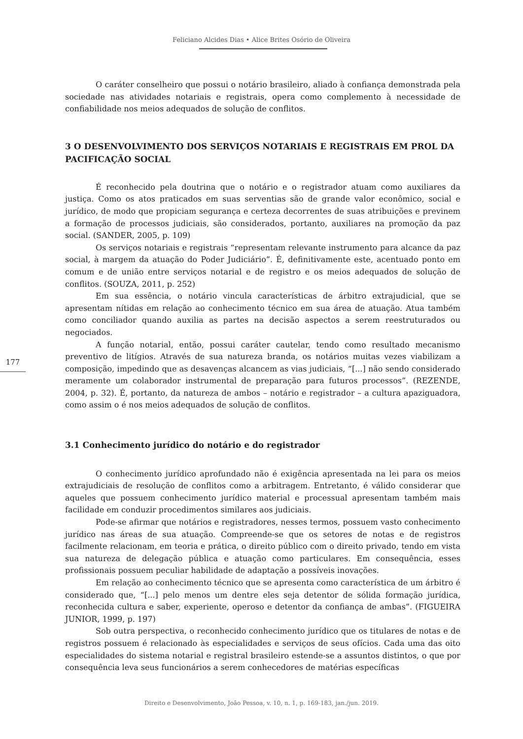Feliciano Alcides Dias • Alice Brites Osório de Oliveira
177
O caráter conselheiro que possui o notário brasileiro, aliado à confiança demonstrada pela sociedade nas atividades notariais e registrais, opera como complemento à necessidade de confiabilidade nos meios adequados de solução de conflitos.
3 O DESENVOLVIMENTO DOS SERVIÇOS NOTARIAIS E REGISTRAIS EM PROL DA PACIFICAÇÃO SOCIAL
É reconhecido pela doutrina que o notário e o registrador atuam como auxiliares da justiça. Como os atos praticados em suas serventias são de grande valor econômico, social e jurídico, de modo que propiciam segurança e certeza decorrentes de suas atribuições e previnem a formação de processos judiciais, são considerados, portanto, auxiliares na promoção da paz social. (SANDER, 2005, p. 109)
Os serviços notariais e registrais “representam relevante instrumento para alcance da paz social, à margem da atuação do Poder Judiciário”. É, definitivamente este, acentuado ponto em comum e de união entre serviços notarial e de registro e os meios adequados de solução de conflitos. (SOUZA, 2011, p. 252)
Em sua essência, o notário vincula características de árbitro extrajudicial, que se apresentam nítidas em relação ao conhecimento técnico em sua área de atuação. Atua também como conciliador quando auxilia as partes na decisão aspectos a serem reestruturados ou negociados.
A função notarial, então, possui caráter cautelar, tendo como resultado mecanismo preventivo de litígios. Através de sua natureza branda, os notários muitas vezes viabilizam a composição, impedindo que as desavenças alcancem as vias judiciais, “[...] não sendo considerado meramente um colaborador instrumental de preparação para futuros processos”. (REZENDE, 2004, p. 32). É, portanto, da natureza de ambos – notário e registrador – a cultura apaziguadora, como assim o é nos meios adequados de solução de conflitos.
3.1 Conhecimento jurídico do notário e do registrador
O conhecimento jurídico aprofundado não é exigência apresentada na lei para os meios extrajudiciais de resolução de conflitos como a arbitragem. Entretanto, é válido considerar que aqueles que possuem conhecimento jurídico material e processual apresentam também mais facilidade em conduzir procedimentos similares aos judiciais.
Pode-se afirmar que notários e registradores, nesses termos, possuem vasto conhecimento jurídico nas áreas de sua atuação. Compreende-se que os setores de notas e de registros facilmente relacionam, em teoria e prática, o direito público com o direito privado, tendo em vista sua natureza de delegação pública e atuação como particulares. Em consequência, esses profissionais possuem peculiar habilidade de adaptação a possíveis inovações.
Em relação ao conhecimento técnico que se apresenta como característica de um árbitro é considerado que, “[...] pelo menos um dentre eles seja detentor de sólida formação jurídica, reconhecida cultura e saber, experiente, operoso e detentor da confiança de ambas”. (FIGUEIRA JUNIOR, 1999, p. 197)
Sob outra perspectiva, o reconhecido conhecimento jurídico que os titulares de notas e de registros possuem é relacionado às especialidades e serviços de seus ofícios. Cada uma das oito especialidades do sistema notarial e registral brasileiro estende-se a assuntos distintos, o que por consequência leva seus funcionários a serem conhecedores de matérias específicas
Direito e Desenvolvimento, João Pessoa, v. 10, n. 1, p. 169-183, jan./jun. 2019.